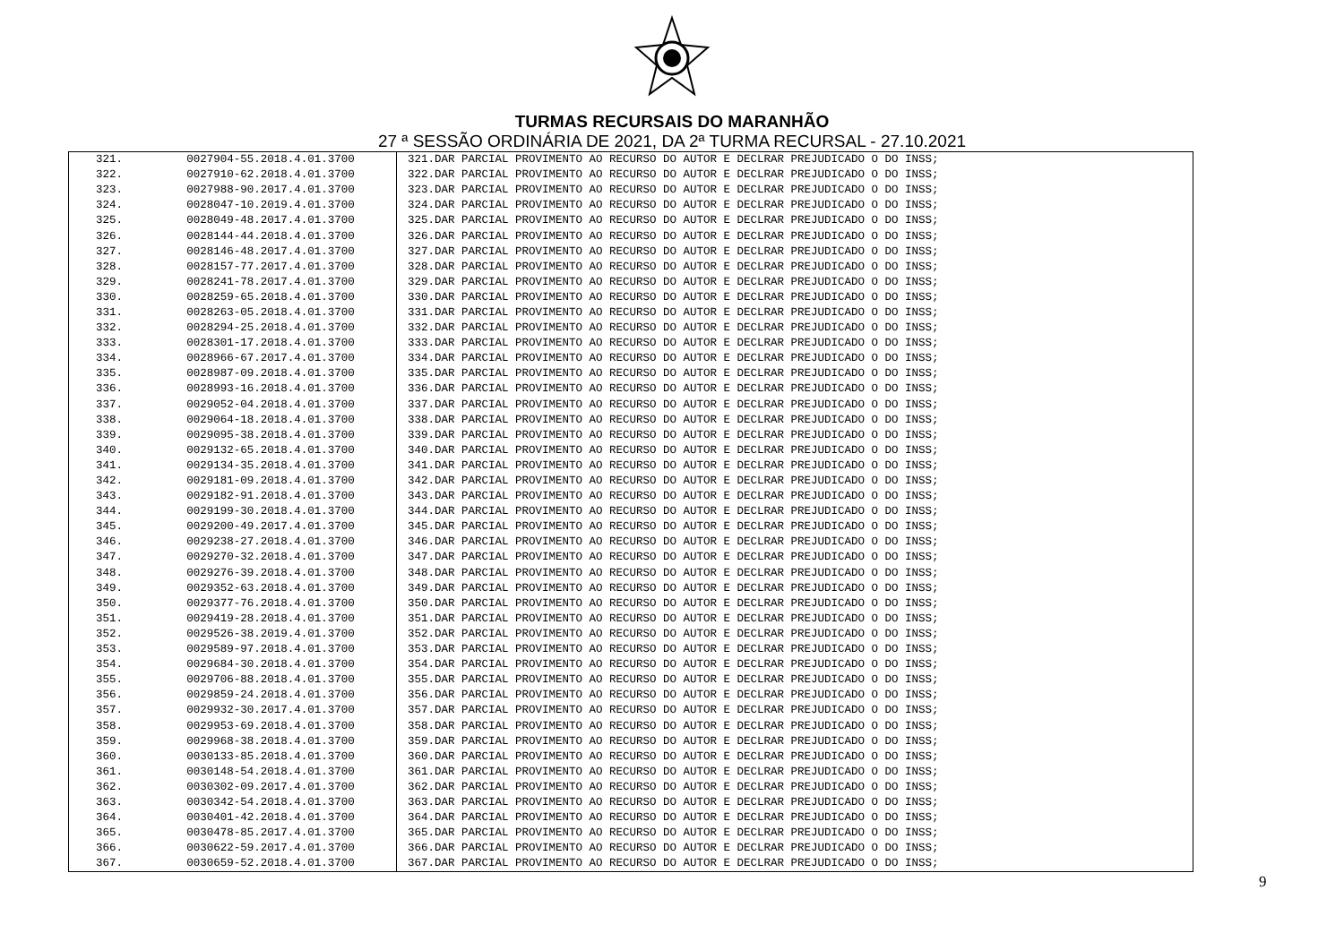TURMAS RECURSAIS DO MARANHÃO
27 ª SESSÃO ORDINÁRIA DE 2021, DA 2ª TURMA RECURSAL - 27.10.2021
| 321. | 0027904-55.2018.4.01.3700 | 321.DAR PARCIAL PROVIMENTO AO RECURSO DO AUTOR E DECLRAR PREJUDICADO O DO INSS; |
| 322. | 0027910-62.2018.4.01.3700 | 322.DAR PARCIAL PROVIMENTO AO RECURSO DO AUTOR E DECLRAR PREJUDICADO O DO INSS; |
| 323. | 0027988-90.2017.4.01.3700 | 323.DAR PARCIAL PROVIMENTO AO RECURSO DO AUTOR E DECLRAR PREJUDICADO O DO INSS; |
| 324. | 0028047-10.2019.4.01.3700 | 324.DAR PARCIAL PROVIMENTO AO RECURSO DO AUTOR E DECLRAR PREJUDICADO O DO INSS; |
| 325. | 0028049-48.2017.4.01.3700 | 325.DAR PARCIAL PROVIMENTO AO RECURSO DO AUTOR E DECLRAR PREJUDICADO O DO INSS; |
| 326. | 0028144-44.2018.4.01.3700 | 326.DAR PARCIAL PROVIMENTO AO RECURSO DO AUTOR E DECLRAR PREJUDICADO O DO INSS; |
| 327. | 0028146-48.2017.4.01.3700 | 327.DAR PARCIAL PROVIMENTO AO RECURSO DO AUTOR E DECLRAR PREJUDICADO O DO INSS; |
| 328. | 0028157-77.2017.4.01.3700 | 328.DAR PARCIAL PROVIMENTO AO RECURSO DO AUTOR E DECLRAR PREJUDICADO O DO INSS; |
| 329. | 0028241-78.2017.4.01.3700 | 329.DAR PARCIAL PROVIMENTO AO RECURSO DO AUTOR E DECLRAR PREJUDICADO O DO INSS; |
| 330. | 0028259-65.2018.4.01.3700 | 330.DAR PARCIAL PROVIMENTO AO RECURSO DO AUTOR E DECLRAR PREJUDICADO O DO INSS; |
| 331. | 0028263-05.2018.4.01.3700 | 331.DAR PARCIAL PROVIMENTO AO RECURSO DO AUTOR E DECLRAR PREJUDICADO O DO INSS; |
| 332. | 0028294-25.2018.4.01.3700 | 332.DAR PARCIAL PROVIMENTO AO RECURSO DO AUTOR E DECLRAR PREJUDICADO O DO INSS; |
| 333. | 0028301-17.2018.4.01.3700 | 333.DAR PARCIAL PROVIMENTO AO RECURSO DO AUTOR E DECLRAR PREJUDICADO O DO INSS; |
| 334. | 0028966-67.2017.4.01.3700 | 334.DAR PARCIAL PROVIMENTO AO RECURSO DO AUTOR E DECLRAR PREJUDICADO O DO INSS; |
| 335. | 0028987-09.2018.4.01.3700 | 335.DAR PARCIAL PROVIMENTO AO RECURSO DO AUTOR E DECLRAR PREJUDICADO O DO INSS; |
| 336. | 0028993-16.2018.4.01.3700 | 336.DAR PARCIAL PROVIMENTO AO RECURSO DO AUTOR E DECLRAR PREJUDICADO O DO INSS; |
| 337. | 0029052-04.2018.4.01.3700 | 337.DAR PARCIAL PROVIMENTO AO RECURSO DO AUTOR E DECLRAR PREJUDICADO O DO INSS; |
| 338. | 0029064-18.2018.4.01.3700 | 338.DAR PARCIAL PROVIMENTO AO RECURSO DO AUTOR E DECLRAR PREJUDICADO O DO INSS; |
| 339. | 0029095-38.2018.4.01.3700 | 339.DAR PARCIAL PROVIMENTO AO RECURSO DO AUTOR E DECLRAR PREJUDICADO O DO INSS; |
| 340. | 0029132-65.2018.4.01.3700 | 340.DAR PARCIAL PROVIMENTO AO RECURSO DO AUTOR E DECLRAR PREJUDICADO O DO INSS; |
| 341. | 0029134-35.2018.4.01.3700 | 341.DAR PARCIAL PROVIMENTO AO RECURSO DO AUTOR E DECLRAR PREJUDICADO O DO INSS; |
| 342. | 0029181-09.2018.4.01.3700 | 342.DAR PARCIAL PROVIMENTO AO RECURSO DO AUTOR E DECLRAR PREJUDICADO O DO INSS; |
| 343. | 0029182-91.2018.4.01.3700 | 343.DAR PARCIAL PROVIMENTO AO RECURSO DO AUTOR E DECLRAR PREJUDICADO O DO INSS; |
| 344. | 0029199-30.2018.4.01.3700 | 344.DAR PARCIAL PROVIMENTO AO RECURSO DO AUTOR E DECLRAR PREJUDICADO O DO INSS; |
| 345. | 0029200-49.2017.4.01.3700 | 345.DAR PARCIAL PROVIMENTO AO RECURSO DO AUTOR E DECLRAR PREJUDICADO O DO INSS; |
| 346. | 0029238-27.2018.4.01.3700 | 346.DAR PARCIAL PROVIMENTO AO RECURSO DO AUTOR E DECLRAR PREJUDICADO O DO INSS; |
| 347. | 0029270-32.2018.4.01.3700 | 347.DAR PARCIAL PROVIMENTO AO RECURSO DO AUTOR E DECLRAR PREJUDICADO O DO INSS; |
| 348. | 0029276-39.2018.4.01.3700 | 348.DAR PARCIAL PROVIMENTO AO RECURSO DO AUTOR E DECLRAR PREJUDICADO O DO INSS; |
| 349. | 0029352-63.2018.4.01.3700 | 349.DAR PARCIAL PROVIMENTO AO RECURSO DO AUTOR E DECLRAR PREJUDICADO O DO INSS; |
| 350. | 0029377-76.2018.4.01.3700 | 350.DAR PARCIAL PROVIMENTO AO RECURSO DO AUTOR E DECLRAR PREJUDICADO O DO INSS; |
| 351. | 0029419-28.2018.4.01.3700 | 351.DAR PARCIAL PROVIMENTO AO RECURSO DO AUTOR E DECLRAR PREJUDICADO O DO INSS; |
| 352. | 0029526-38.2019.4.01.3700 | 352.DAR PARCIAL PROVIMENTO AO RECURSO DO AUTOR E DECLRAR PREJUDICADO O DO INSS; |
| 353. | 0029589-97.2018.4.01.3700 | 353.DAR PARCIAL PROVIMENTO AO RECURSO DO AUTOR E DECLRAR PREJUDICADO O DO INSS; |
| 354. | 0029684-30.2018.4.01.3700 | 354.DAR PARCIAL PROVIMENTO AO RECURSO DO AUTOR E DECLRAR PREJUDICADO O DO INSS; |
| 355. | 0029706-88.2018.4.01.3700 | 355.DAR PARCIAL PROVIMENTO AO RECURSO DO AUTOR E DECLRAR PREJUDICADO O DO INSS; |
| 356. | 0029859-24.2018.4.01.3700 | 356.DAR PARCIAL PROVIMENTO AO RECURSO DO AUTOR E DECLRAR PREJUDICADO O DO INSS; |
| 357. | 0029932-30.2017.4.01.3700 | 357.DAR PARCIAL PROVIMENTO AO RECURSO DO AUTOR E DECLRAR PREJUDICADO O DO INSS; |
| 358. | 0029953-69.2018.4.01.3700 | 358.DAR PARCIAL PROVIMENTO AO RECURSO DO AUTOR E DECLRAR PREJUDICADO O DO INSS; |
| 359. | 0029968-38.2018.4.01.3700 | 359.DAR PARCIAL PROVIMENTO AO RECURSO DO AUTOR E DECLRAR PREJUDICADO O DO INSS; |
| 360. | 0030133-85.2018.4.01.3700 | 360.DAR PARCIAL PROVIMENTO AO RECURSO DO AUTOR E DECLRAR PREJUDICADO O DO INSS; |
| 361. | 0030148-54.2018.4.01.3700 | 361.DAR PARCIAL PROVIMENTO AO RECURSO DO AUTOR E DECLRAR PREJUDICADO O DO INSS; |
| 362. | 0030302-09.2017.4.01.3700 | 362.DAR PARCIAL PROVIMENTO AO RECURSO DO AUTOR E DECLRAR PREJUDICADO O DO INSS; |
| 363. | 0030342-54.2018.4.01.3700 | 363.DAR PARCIAL PROVIMENTO AO RECURSO DO AUTOR E DECLRAR PREJUDICADO O DO INSS; |
| 364. | 0030401-42.2018.4.01.3700 | 364.DAR PARCIAL PROVIMENTO AO RECURSO DO AUTOR E DECLRAR PREJUDICADO O DO INSS; |
| 365. | 0030478-85.2017.4.01.3700 | 365.DAR PARCIAL PROVIMENTO AO RECURSO DO AUTOR E DECLRAR PREJUDICADO O DO INSS; |
| 366. | 0030622-59.2017.4.01.3700 | 366.DAR PARCIAL PROVIMENTO AO RECURSO DO AUTOR E DECLRAR PREJUDICADO O DO INSS; |
| 367. | 0030659-52.2018.4.01.3700 | 367.DAR PARCIAL PROVIMENTO AO RECURSO DO AUTOR E DECLRAR PREJUDICADO O DO INSS; |
9